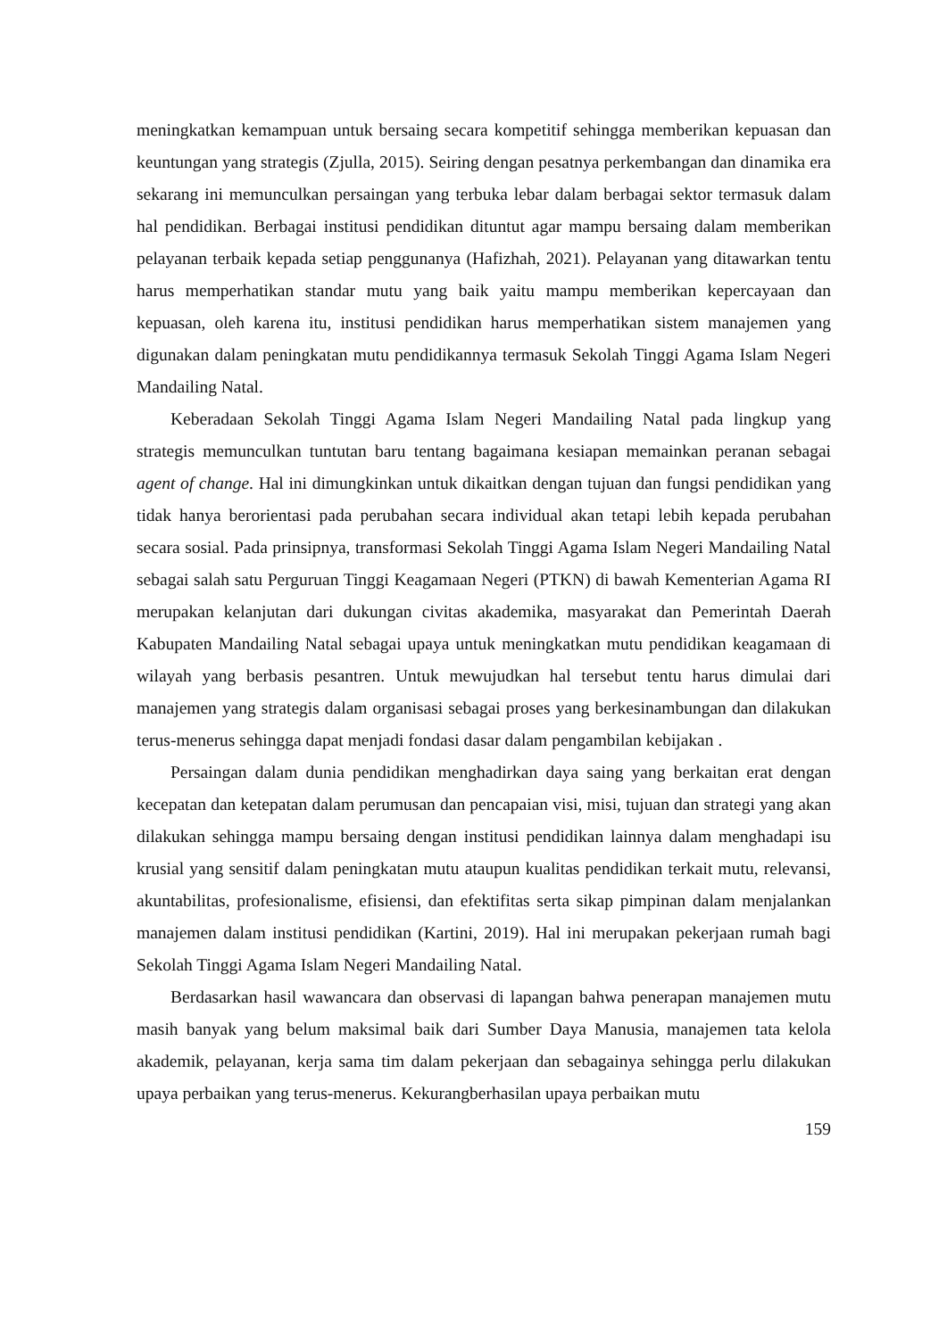meningkatkan kemampuan untuk bersaing secara kompetitif sehingga memberikan kepuasan dan keuntungan yang strategis (Zjulla, 2015). Seiring dengan pesatnya perkembangan dan dinamika era sekarang ini memunculkan persaingan yang terbuka lebar dalam berbagai sektor termasuk dalam hal pendidikan. Berbagai institusi pendidikan dituntut agar mampu bersaing dalam memberikan pelayanan terbaik kepada setiap penggunanya (Hafizhah, 2021). Pelayanan yang ditawarkan tentu harus memperhatikan standar mutu yang baik yaitu mampu memberikan kepercayaan dan kepuasan, oleh karena itu, institusi pendidikan harus memperhatikan sistem manajemen yang digunakan dalam peningkatan mutu pendidikannya termasuk Sekolah Tinggi Agama Islam Negeri Mandailing Natal.
Keberadaan Sekolah Tinggi Agama Islam Negeri Mandailing Natal pada lingkup yang strategis memunculkan tuntutan baru tentang bagaimana kesiapan memainkan peranan sebagai agent of change. Hal ini dimungkinkan untuk dikaitkan dengan tujuan dan fungsi pendidikan yang tidak hanya berorientasi pada perubahan secara individual akan tetapi lebih kepada perubahan secara sosial. Pada prinsipnya, transformasi Sekolah Tinggi Agama Islam Negeri Mandailing Natal sebagai salah satu Perguruan Tinggi Keagamaan Negeri (PTKN) di bawah Kementerian Agama RI merupakan kelanjutan dari dukungan civitas akademika, masyarakat dan Pemerintah Daerah Kabupaten Mandailing Natal sebagai upaya untuk meningkatkan mutu pendidikan keagamaan di wilayah yang berbasis pesantren. Untuk mewujudkan hal tersebut tentu harus dimulai dari manajemen yang strategis dalam organisasi sebagai proses yang berkesinambungan dan dilakukan terus-menerus sehingga dapat menjadi fondasi dasar dalam pengambilan kebijakan .
Persaingan dalam dunia pendidikan menghadirkan daya saing yang berkaitan erat dengan kecepatan dan ketepatan dalam perumusan dan pencapaian visi, misi, tujuan dan strategi yang akan dilakukan sehingga mampu bersaing dengan institusi pendidikan lainnya dalam menghadapi isu krusial yang sensitif dalam peningkatan mutu ataupun kualitas pendidikan terkait mutu, relevansi, akuntabilitas, profesionalisme, efisiensi, dan efektifitas serta sikap pimpinan dalam menjalankan manajemen dalam institusi pendidikan (Kartini, 2019). Hal ini merupakan pekerjaan rumah bagi Sekolah Tinggi Agama Islam Negeri Mandailing Natal.
Berdasarkan hasil wawancara dan observasi di lapangan bahwa penerapan manajemen mutu masih banyak yang belum maksimal baik dari Sumber Daya Manusia, manajemen tata kelola akademik, pelayanan, kerja sama tim dalam pekerjaan dan sebagainya sehingga perlu dilakukan upaya perbaikan yang terus-menerus. Kekurangberhasilan upaya perbaikan mutu
159